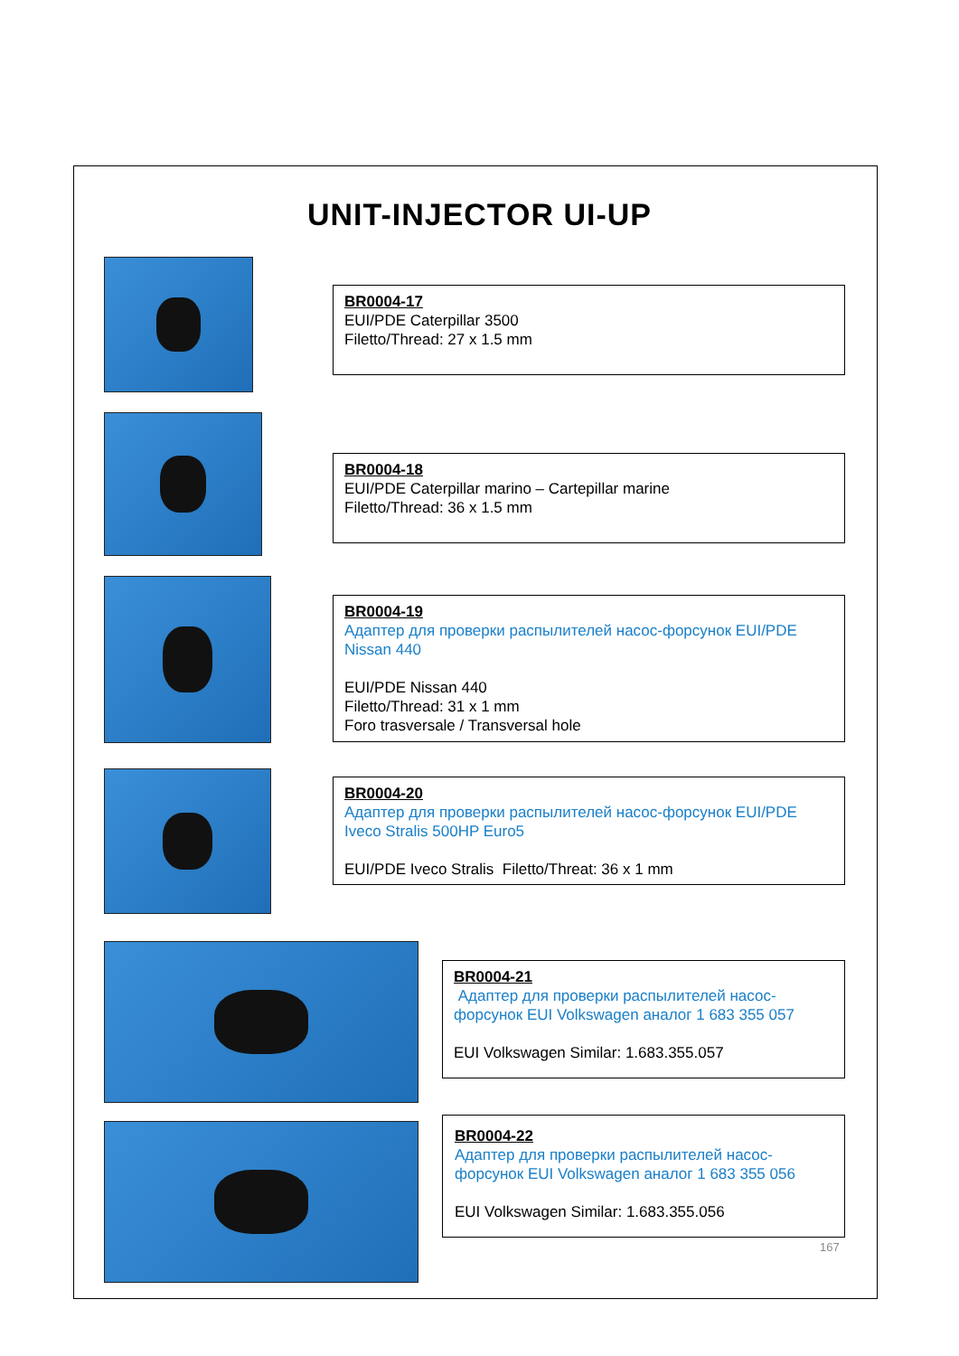UNIT-INJECTOR UI-UP
BR0004-17
EUI/PDE Caterpillar 3500
Filetto/Thread: 27 x 1.5 mm
BR0004-18
EUI/PDE Caterpillar marino – Cartepillar marine
Filetto/Thread: 36 x 1.5 mm
BR0004-19
Адаптер для проверки распылителей насос-форсунок EUI/PDE Nissan 440
EUI/PDE Nissan 440
Filetto/Thread: 31 x 1 mm
Foro trasversale / Transversal hole
BR0004-20
Адаптер для проверки распылителей насос-форсунок EUI/PDE Iveco Stralis 500HP Euro5
EUI/PDE Iveco Stralis Filetto/Threat: 36 x 1 mm
BR0004-21
Адаптер для проверки распылителей насос-форсунок EUI Volkswagen аналог 1 683 355 057
EUI Volkswagen Similar: 1.683.355.057
BR0004-22
Адаптер для проверки распылителей насос-форсунок EUI Volkswagen аналог 1 683 355 056
EUI Volkswagen Similar: 1.683.355.056
167